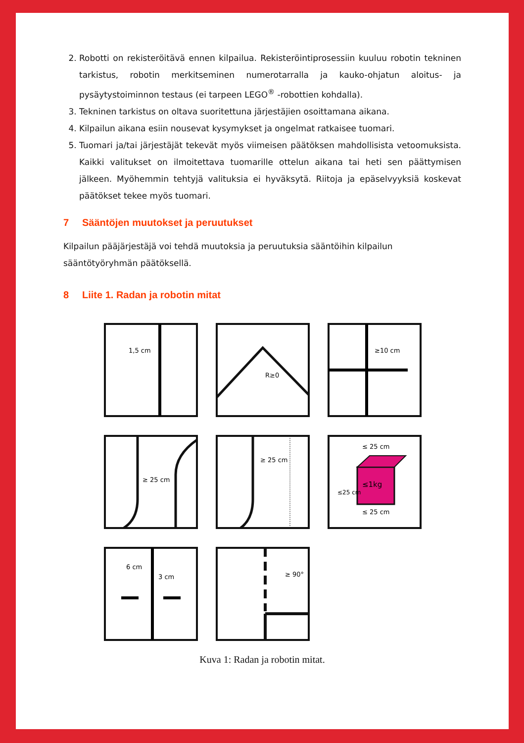2. Robotti on rekisteröitävä ennen kilpailua. Rekisteröintiprosessiin kuuluu robotin tekninen tarkistus, robotin merkitseminen numerotarralla ja kauko-ohjatun aloitus- ja pysäytystoiminnon testaus (ei tarpeen LEGO<sup>®</sup> -robottien kohdalla).
3. Tekninen tarkistus on oltava suoritettuna järjestäjien osoittamana aikana.
4. Kilpailun aikana esiin nousevat kysymykset ja ongelmat ratkaisee tuomari.
5. Tuomari ja/tai järjestäjät tekevät myös viimeisen päätöksen mahdollisista vetoomuksista. Kaikki valitukset on ilmoitettava tuomarille ottelun aikana tai heti sen päättymisen jälkeen. Myöhemmin tehtyjä valituksia ei hyväksytä. Riitoja ja epäselvyyksiä koskevat päätökset tekee myös tuomari.
7 Sääntöjen muutokset ja peruutukset
Kilpailun pääjärjestäjä voi tehdä muutoksia ja peruutuksia sääntöihin kilpailun sääntötyöryhmän päätöksellä.
8 Liite 1. Radan ja robotin mitat
1,5 cm
R≥0
≥10 cm
≥ 25 cm
≥ 25 cm
≤1kg
≤ 25 cm
≤ 25 cm
≤25 cm
6 cm
3 cm
≥ 90°
Kuva 1: Radan ja robotin mitat.